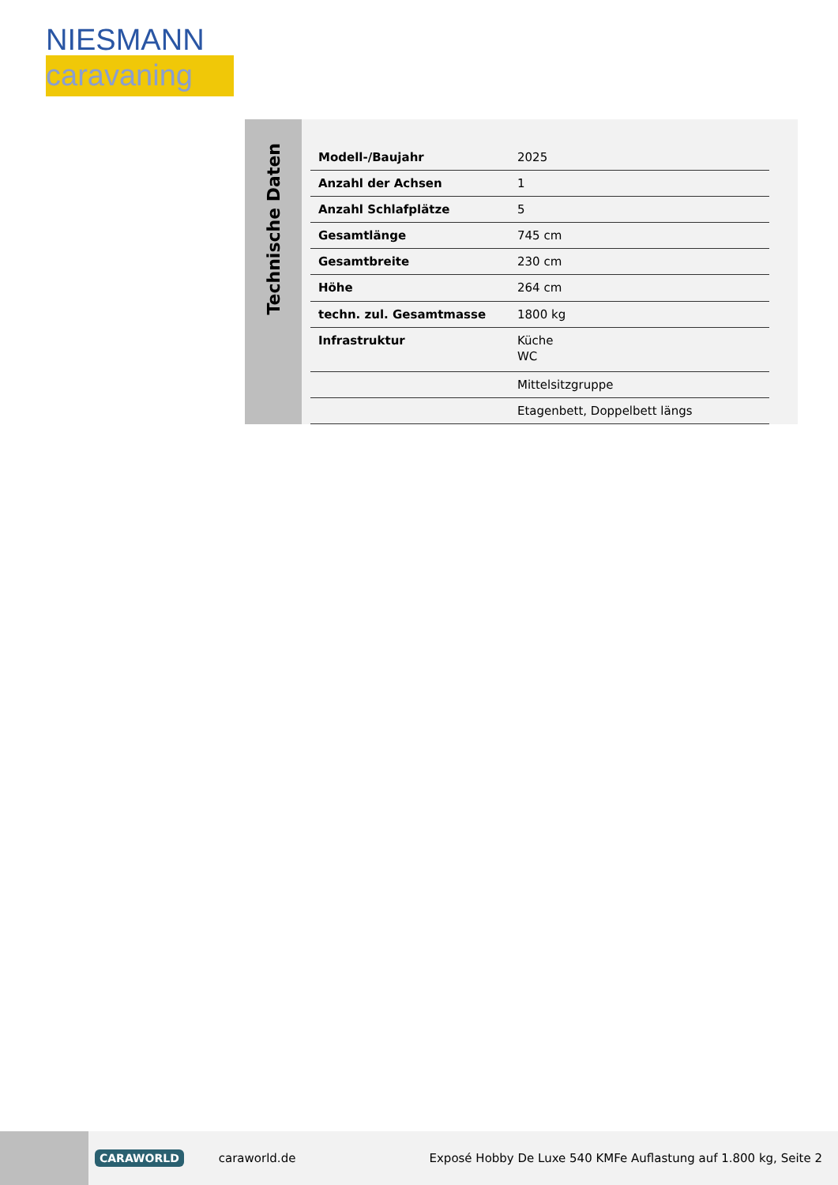NIESMANN
caravaning
Technische Daten
| Modell-/Baujahr | 2025 |
| Anzahl der Achsen | 1 |
| Anzahl Schlafplätze | 5 |
| Gesamtlänge | 745 cm |
| Gesamtbreite | 230 cm |
| Höhe | 264 cm |
| techn. zul. Gesamtmasse | 1800 kg |
| Infrastruktur | Küche WC |
| | Mittelsitzgruppe |
| | Etagenbett, Doppelbett längs |
CARAWORLD caraworld.de Exposé Hobby De Luxe 540 KMFe Auflastung auf 1.800 kg, Seite 2